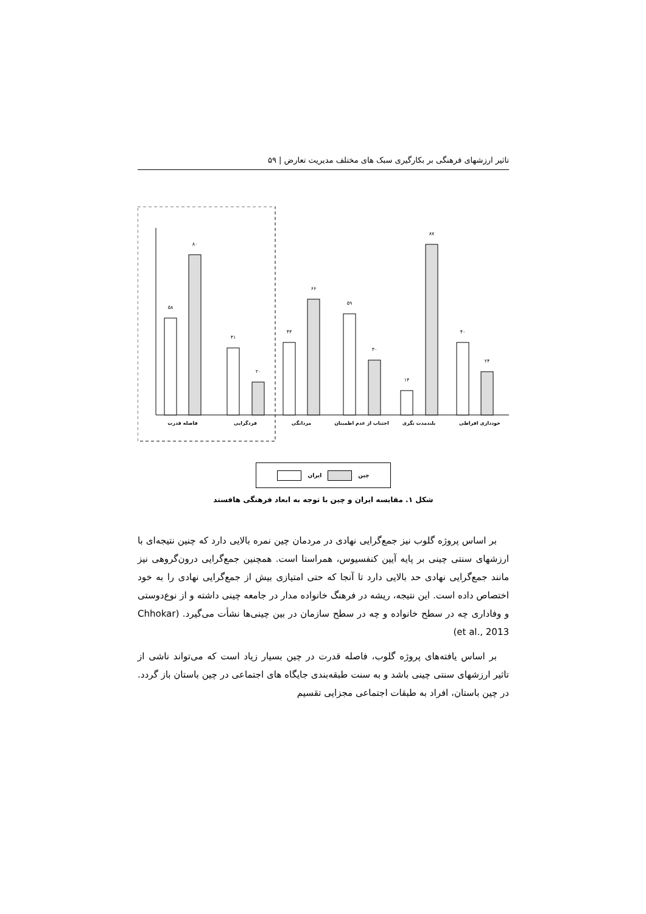تاثیر ارزشهای فرهنگی بر بکارگیری سبک های مختلف مدیریت تعارض | ۵۹
۵۸
۸۰
۴۱
۲۰
۴۳
۶۶
۵۹
۳۰
۱۴
۸۷
۴۰
۲۴
فاصله قدرت
فردگرایی
مردانگی
اجتناب از عدم اطمینان
بلندمدت نگری
خودداری افراطی
چین ایران
شکل ۱. مقایسه ایران و چین با توجه به ابعاد فرهنگی هافستد
بر اساس پروژه گلوب نیز جمع‌گرایی نهادی در مردمان چین نمره بالایی دارد که چنین نتیجه‌ای با ارزشهای سنتی چینی بر پایه آیین کنفسیوس، همراستا است. همچنین جمع‌گرایی درون‌گروهی نیز مانند جمع‌گرایی نهادی حد بالایی دارد تا آنجا که حتی امتیازی بیش از جمع‌گرایی نهادی را به خود اختصاص داده است. این نتیجه، ریشه در فرهنگ خانواده مدار در جامعه چینی داشته و از نوع‌دوستی و وفاداری چه در سطح خانواده و چه در سطح سازمان در بین چینی‌ها نشأت می‌گیرد. (Chhokar et al., 2013)
بر اساس یافته‌های پروژه گلوب، فاصله قدرت در چین بسیار زیاد است که می‌تواند ناشی از تاثیر ارزشهای سنتی چینی باشد و به سنت طبقه‌بندی جایگاه های اجتماعی در چین باستان باز گردد. در چین باستان، افراد به طبقات اجتماعی مجزایی تقسیم